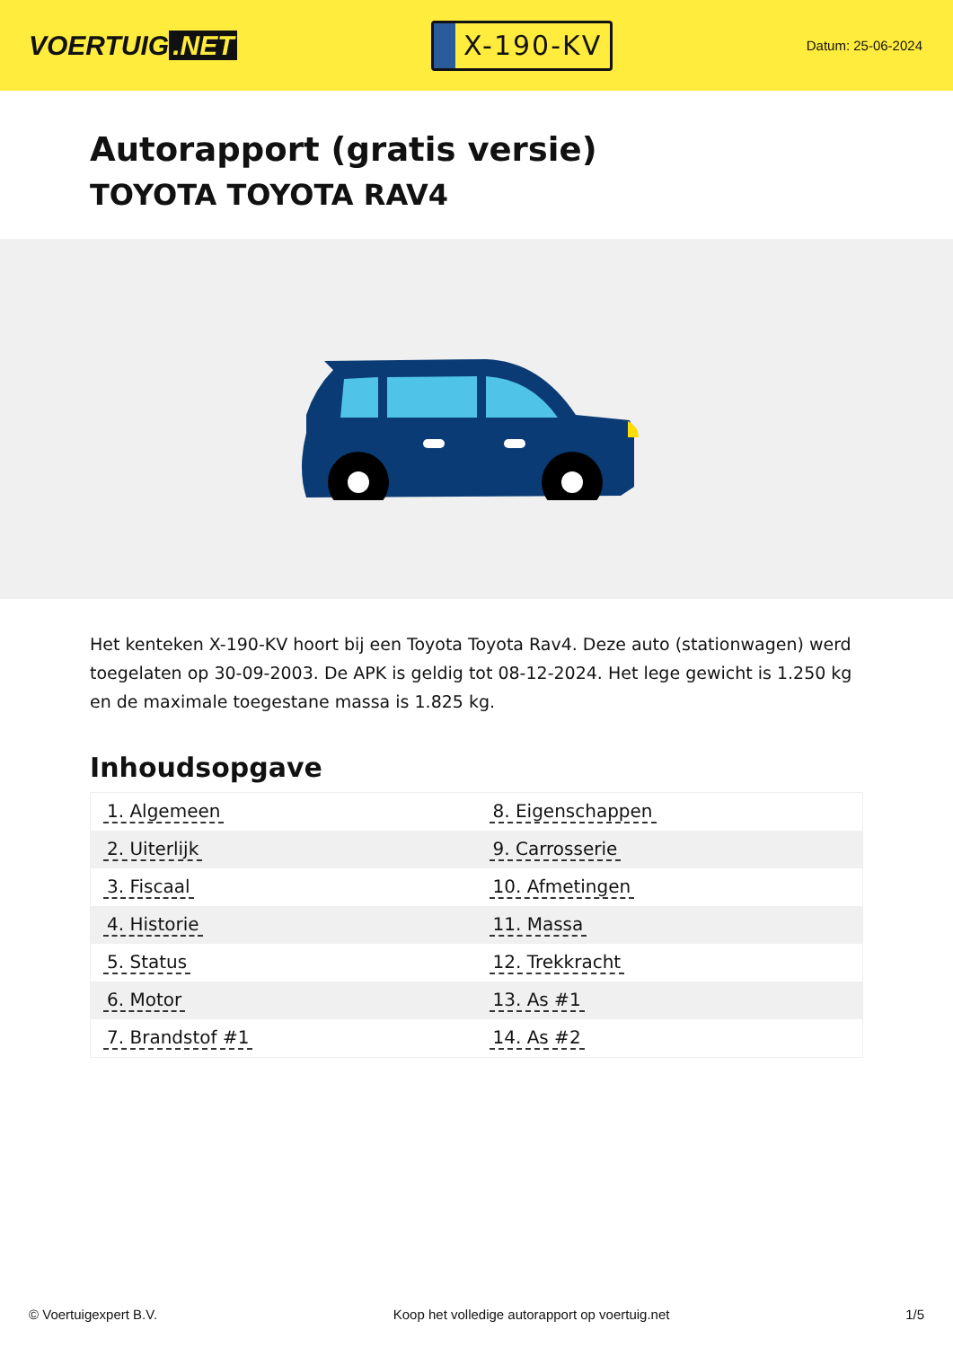VOERTUIG.NET
X-190-KV
Datum: 25-06-2024
Autorapport (gratis versie)
TOYOTA TOYOTA RAV4
Het kenteken X-190-KV hoort bij een Toyota Toyota Rav4. Deze auto (stationwagen) werd toegelaten op 30-09-2003. De APK is geldig tot 08-12-2024. Het lege gewicht is 1.250 kg en de maximale toegestane massa is 1.825 kg.
Inhoudsopgave
| 1. Algemeen | 8. Eigenschappen |
| 2. Uiterlijk | 9. Carrosserie |
| 3. Fiscaal | 10. Afmetingen |
| 4. Historie | 11. Massa |
| 5. Status | 12. Trekkracht |
| 6. Motor | 13. As #1 |
| 7. Brandstof #1 | 14. As #2 |
© Voertuigexpert B.V. Koop het volledige autorapport op voertuig.net 1/5